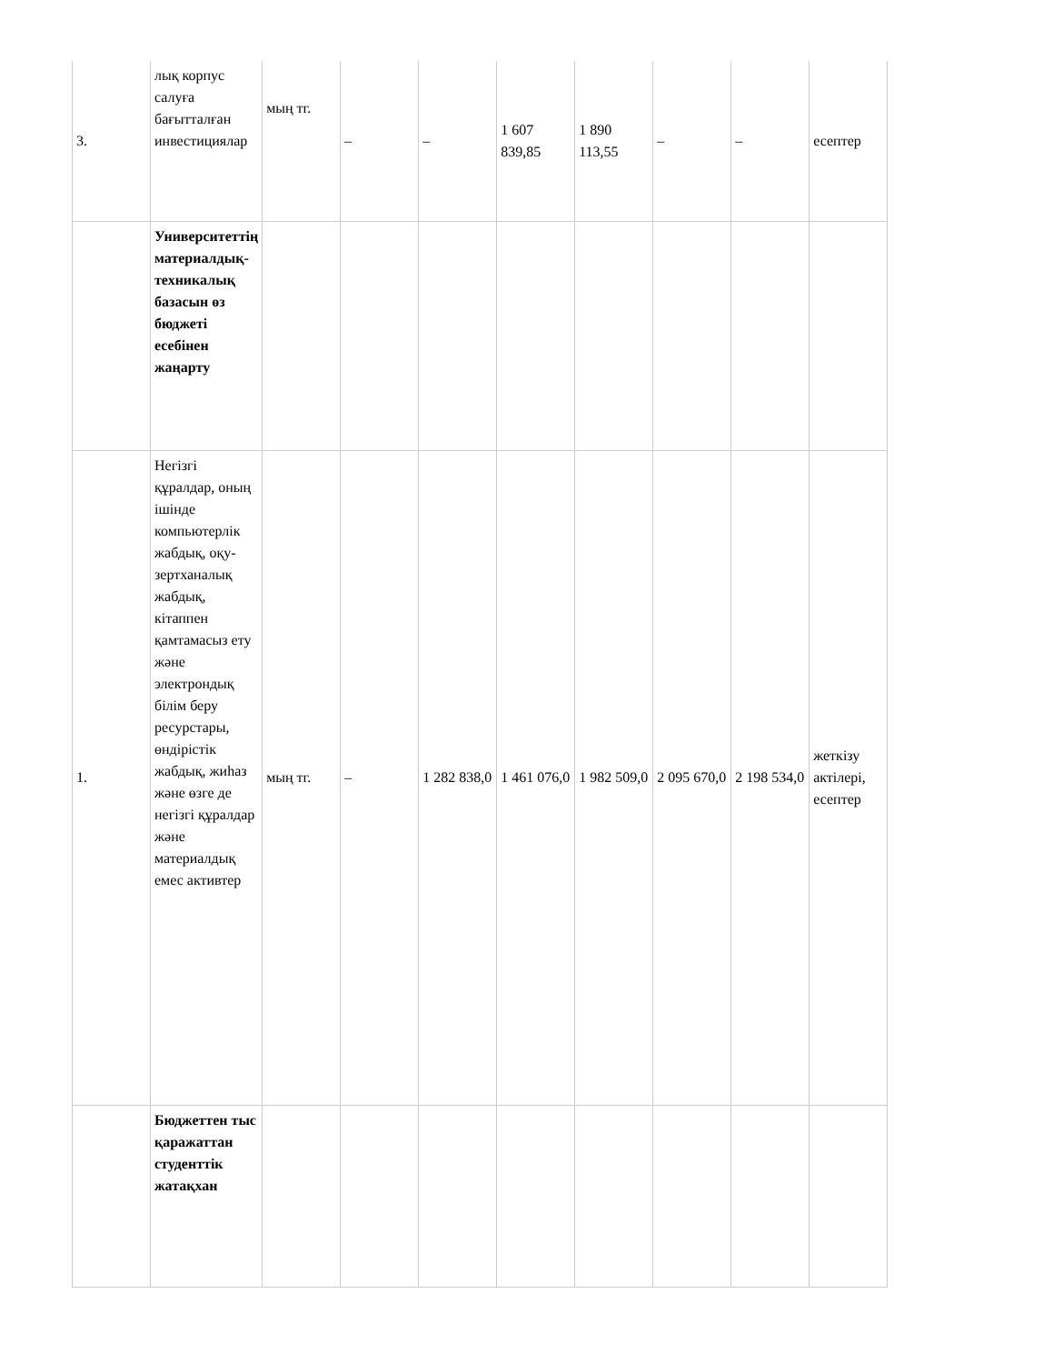| 3. | лық корпус салуға бағытталған инвестициялар | мың тг. | – | – | 1 607 839,85 | 1 890 113,55 | – | – | есептер |
| | Университеттің материалдық-техникалық базасын өз бюджеті есебінен жаңарту | | | | | | | | |
| 1. | Негізгі құралдар, оның ішінде компьютерлік жабдық, оқу-зертханалық жабдық, кітаппен қамтамасыз ету және электрондық білім беру ресурстары, өндірістік жабдық, жиһаз және өзге де негізгі құралдар және материалдық емес активтер | мың тг. | – | 1 282 838,0 | 1 461 076,0 | 1 982 509,0 | 2 095 670,0 | 2 198 534,0 | жеткізу актілері, есептер |
| | Бюджеттен тыс қаражаттан студенттік жатақхан | | | | | | | | |